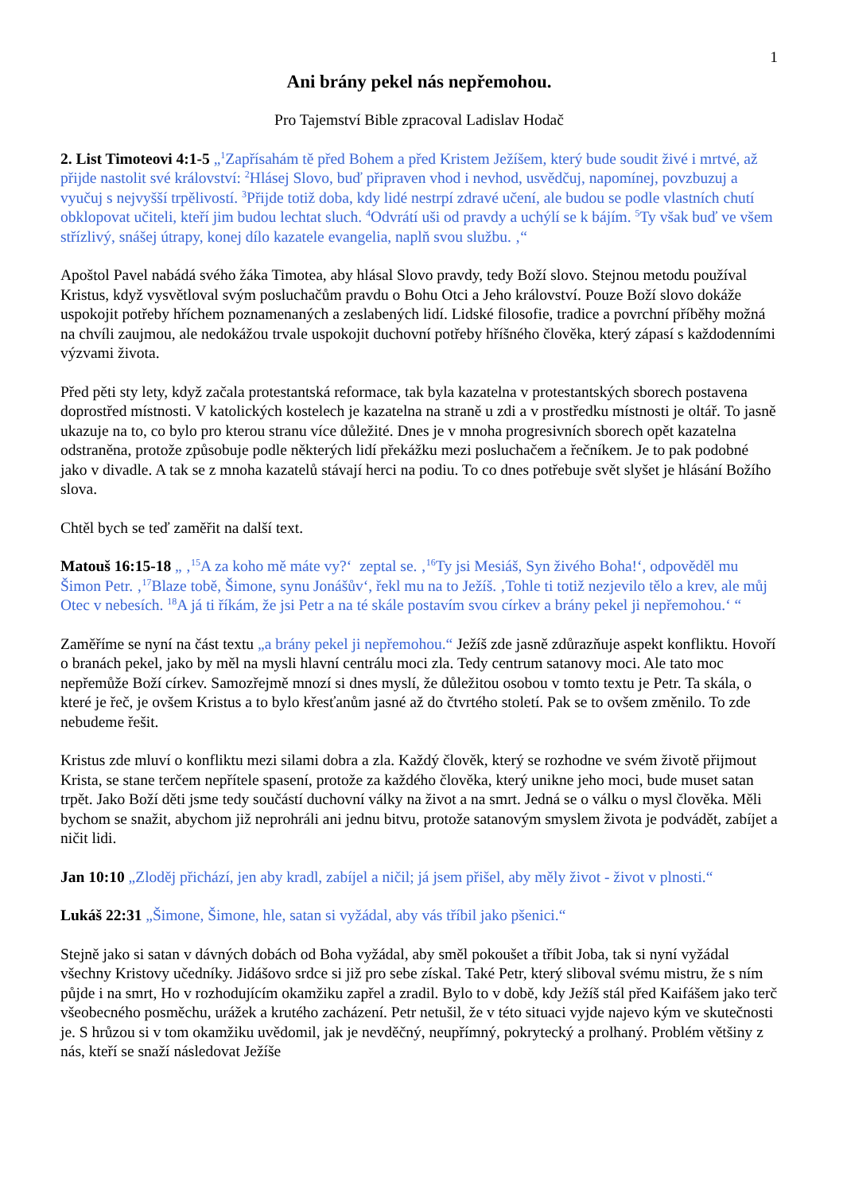1
Ani brány pekel nás nepřemohou.
Pro Tajemství Bible zpracoval Ladislav Hodač
2. List Timoteovi 4:1-5 „<sup>1</sup>Zapřísahám tě před Bohem a před Kristem Ježíšem, který bude soudit živé i mrtvé, až přijde nastolit své království: <sup>2</sup>Hlásej Slovo, buď připraven vhod i nevhod, usvědčuj, napomínej, povzbuzuj a vyučuj s nejvyšší trpělivostí. <sup>3</sup>Přijde totiž doba, kdy lidé nestrpí zdravé učení, ale budou se podle vlastních chutí obklopovat učiteli, kteří jim budou lechtat sluch. <sup>4</sup>Odvrátí uši od pravdy a uchýlí se k bájím. <sup>5</sup>Ty však buď ve všem střízlivý, snášej útrapy, konej dílo kazatele evangelia, naplň svou službu. ‚“
Apoštol Pavel nabádá svého žáka Timotea, aby hlásal Slovo pravdy, tedy Boží slovo. Stejnou metodu používal Kristus, když vysvětloval svým posluchačům pravdu o Bohu Otci a Jeho království. Pouze Boží slovo dokáže uspokojit potřeby hříchem poznamenaných a zeslabených lidí. Lidské filosofie, tradice a povrchní příběhy možná na chvíli zaujmou, ale nedokážou trvale uspokojit duchovní potřeby hříšného člověka, který zápasí s každodenními výzvami života.
Před pěti sty lety, když začala protestantská reformace, tak byla kazatelna v protestantských sborech postavena doprostřed místnosti. V katolických kostelech je kazatelna na straně u zdi a v prostředku místnosti je oltář. To jasně ukazuje na to, co bylo pro kterou stranu více důležité. Dnes je v mnoha progresivních sborech opět kazatelna odstraněna, protože způsobuje podle některých lidí překážku mezi posluchačem a řečníkem. Je to pak podobné jako v divadle. A tak se z mnoha kazatelů stávají herci na podiu. To co dnes potřebuje svět slyšet je hlásání Božího slova.
Chtěl bych se teď zaměřit na další text.
Matouš 16:15-18 „ ‚<sup>15</sup>A za koho mě máte vy?‘ zeptal se. ‚<sup>16</sup>Ty jsi Mesiáš, Syn živého Boha!‘, odpověděl mu Šimon Petr. ‚<sup>17</sup>Blaze tobě, Šimone, synu Jonášův‘, řekl mu na to Ježíš. ‚Tohle ti totiž nezjevilo tělo a krev, ale můj Otec v nebesích. <sup>18</sup>A já ti říkám, že jsi Petr a na té skále postavím svou církev a brány pekel ji nepřemohou.‘ “
Zaměříme se nyní na část textu „a brány pekel ji nepřemohou.“ Ježíš zde jasně zdůrazňuje aspekt konfliktu. Hovoří o branách pekel, jako by měl na mysli hlavní centrálu moci zla. Tedy centrum satanovy moci. Ale tato moc nepřemůže Boží církev. Samozřejmě mnozí si dnes myslí, že důležitou osobou v tomto textu je Petr. Ta skála, o které je řeč, je ovšem Kristus a to bylo křesťanům jasné až do čtvrtého století. Pak se to ovšem změnilo. To zde nebudeme řešit.
Kristus zde mluví o konfliktu mezi silami dobra a zla. Každý člověk, který se rozhodne ve svém životě přijmout Krista, se stane terčem nepřítele spasení, protože za každého člověka, který unikne jeho moci, bude muset satan trpět. Jako Boží děti jsme tedy součástí duchovní války na život a na smrt. Jedná se o válku o mysl člověka. Měli bychom se snažit, abychom již neprohráli ani jednu bitvu, protože satanovým smyslem života je podvádět, zabíjet a ničit lidi.
Jan 10:10 „Zloděj přichází, jen aby kradl, zabíjel a ničil; já jsem přišel, aby měly život - život v plnosti.“
Lukáš 22:31 „Šimone, Šimone, hle, satan si vyžádal, aby vás tříbil jako pšenici.“
Stejně jako si satan v dávných dobách od Boha vyžádal, aby směl pokoušet a tříbit Joba, tak si nyní vyžádal všechny Kristovy učedníky. Jidášovo srdce si již pro sebe získal. Také Petr, který sliboval svému mistru, že s ním půjde i na smrt, Ho v rozhodujícím okamžiku zapřel a zradil. Bylo to v době, kdy Ježíš stál před Kaifášem jako terč všeobecného posměchu, urážek a krutého zacházení. Petr netušil, že v této situaci vyjde najevo kým ve skutečnosti je. S hrůzou si v tom okamžiku uvědomil, jak je nevděčný, neupřímný, pokrytecký a prolhaný. Problém většiny z nás, kteří se snaží následovat Ježíše